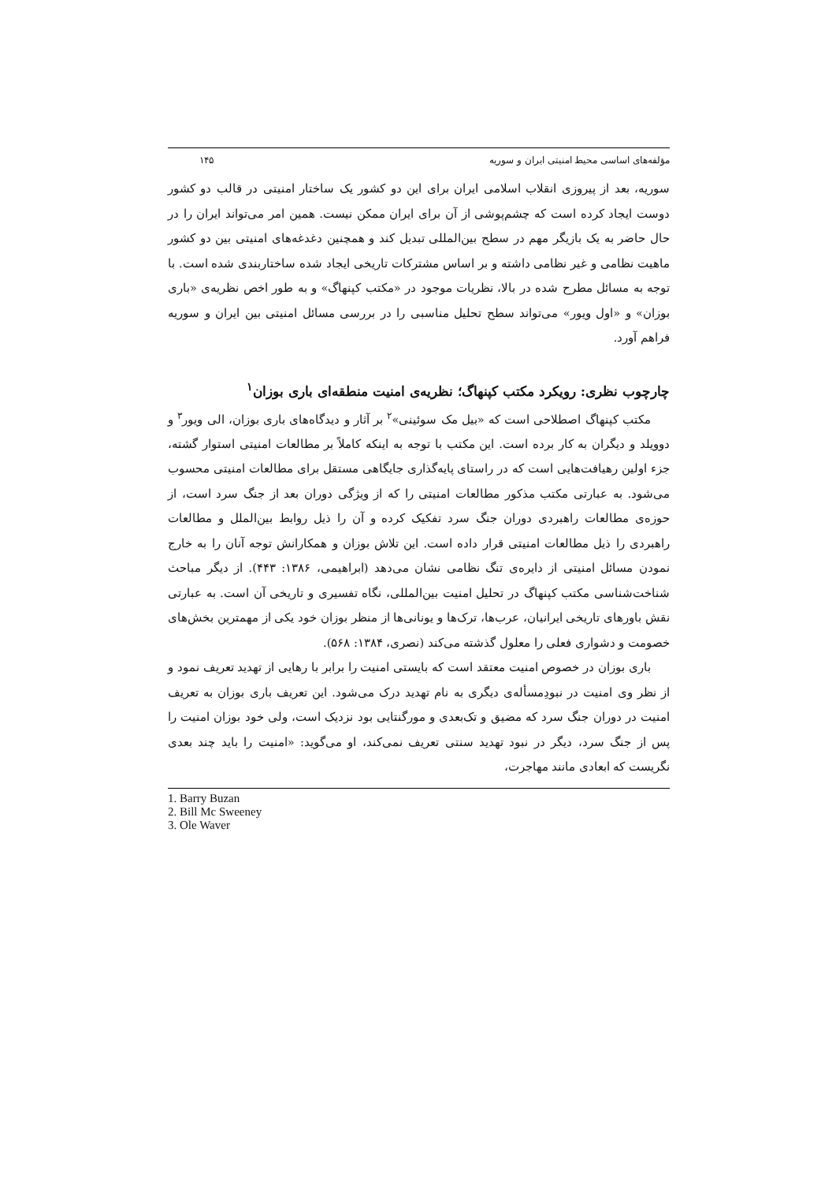مؤلفه‌های اساسی محیط امنیتی ایران و سوریه ۱۴۵
سوریه، بعد از پیروزی انقلاب اسلامی ایران برای این دو کشور یک ساختار امنیتی در قالب دو کشور دوست ایجاد کرده است که چشم‌پوشی از آن برای ایران ممکن نیست. همین امر می‌تواند ایران را در حال حاضر به یک بازیگر مهم در سطح بین‌المللی تبدیل کند و همچنین دغدغه‌های امنیتی بین دو کشور ماهیت نظامی و غیر نظامی داشته و بر اساس مشترکات تاریخی ایجاد شده ساختاربندی شده است. با توجه به مسائل مطرح شده در بالا، نظریات موجود در «مکتب کپنهاگ» و به طور اخص نظریه‌ی «باری بوزان» و «اول ویور» می‌تواند سطح تحلیل مناسبی را در بررسی مسائل امنیتی بین ایران و سوریه فراهم آورد.
چارچوب نظری: رویکرد مکتب کپنهاگ؛ نظریه‌ی امنیت منطقه‌ای باری بوزان<sup>۱</sup>
مکتب کپنهاگ اصطلاحی است که «بیل مک سوئینی»<sup>۲</sup> بر آثار و دیدگاه‌های باری بوزان، الی ویور<sup>۳</sup> و دوویلد و دیگران به کار برده است. این مکتب با توجه به اینکه کاملاً بر مطالعات امنیتی استوار گشته، جزء اولین رهیافت‌هایی است که در راستای پایه‌گذاری جایگاهی مستقل برای مطالعات امنیتی محسوب می‌شود. به عبارتی مکتب مذکور مطالعات امنیتی را که از ویژگی دوران بعد از جنگ سرد است، از حوزه‌ی مطالعات راهبردی دوران جنگ سرد تفکیک کرده و آن را ذیل روابط بین‌الملل و مطالعات راهبردی را ذیل مطالعات امنیتی قرار داده است. این تلاش بوزان و همکارانش توجه آنان را به خارج نمودن مسائل امنیتی از دایره‌ی تنگ نظامی نشان می‌دهد (ابراهیمی، ۱۳۸۶: ۴۴۳). از دیگر مباحث شناخت‌شناسی مکتب کپنهاگ در تحلیل امنیت بین‌المللی، نگاه تفسیری و تاریخی آن است. به عبارتی نقش باورهای تاریخی ایرانیان، عرب‌ها، ترک‌ها و یونانی‌ها از منظر بوزان خود یکی از مهمترین بخش‌های خصومت و دشواری فعلی را معلول گذشته می‌کند (نصری، ۱۳۸۴: ۵۶۸).
باری بوزان در خصوص امنیت معتقد است که بایستی امنیت را برابر با رهایی از تهدید تعریف نمود و از نظر وی امنیت در نبودِمسأله‌ی دیگری به نام تهدید درک می‌شود. این تعریف باری بوزان به تعریف امنیت در دوران جنگ سرد که مضیق و تک‌بعدی و مورگنتایی بود نزدیک است، ولی خود بوزان امنیت را پس از جنگ سرد، دیگر در نبود تهدید سنتی تعریف نمی‌کند، او می‌گوید: «امنیت را باید چند بعدی نگریست که ابعادی مانند مهاجرت،
1. Barry Buzan
2. Bill Mc Sweeney
3. Ole Waver